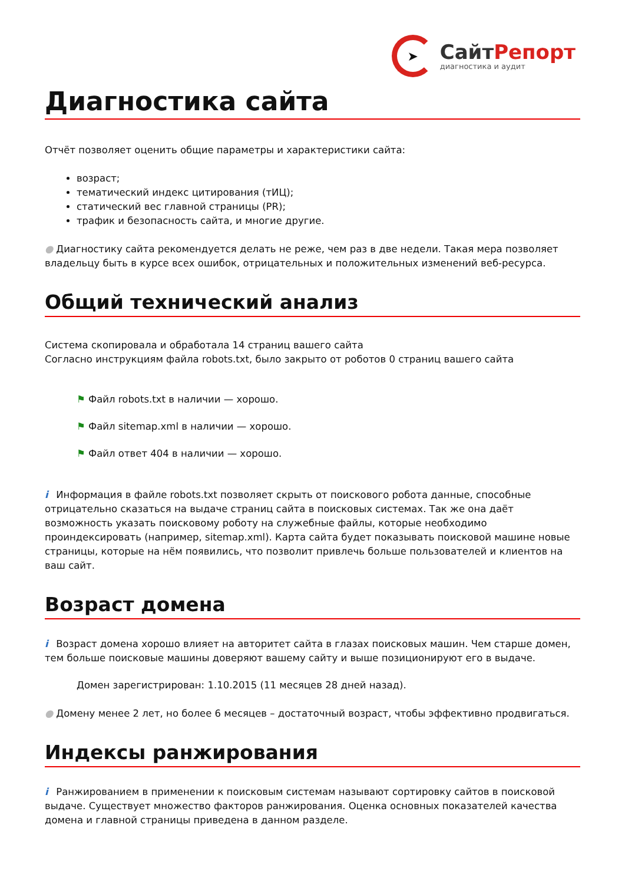➤
СайтРепорт
диагностика и аудит
Диагностика сайта
Отчёт позволяет оценить общие параметры и характеристики сайта:
возраст;
тематический индекс цитирования (тИЦ);
статический вес главной страницы (PR);
трафик и безопасность сайта, и многие другие.
● Диагностику сайта рекомендуется делать не реже, чем раз в две недели. Такая мера позволяет владельцу быть в курсе всех ошибок, отрицательных и положительных изменений веб-ресурса.
Общий технический анализ
Система скопировала и обработала 14 страниц вашего сайта
Согласно инструкциям файла robots.txt, было закрыто от роботов 0 страниц вашего сайта
⚑ Файл robots.txt в наличии — хорошо.
⚑ Файл sitemap.xml в наличии — хорошо.
⚑ Файл ответ 404 в наличии — хорошо.
i Информация в файле robots.txt позволяет скрыть от поискового робота данные, способные отрицательно сказаться на выдаче страниц сайта в поисковых системах. Так же она даёт возможность указать поисковому роботу на служебные файлы, которые необходимо проиндексировать (например, sitemap.xml). Карта сайта будет показывать поисковой машине новые страницы, которые на нём появились, что позволит привлечь больше пользователей и клиентов на ваш сайт.
Возраст домена
i Возраст домена хорошо влияет на авторитет сайта в глазах поисковых машин. Чем старше домен, тем больше поисковые машины доверяют вашему сайту и выше позиционируют его в выдаче.
Домен зарегистрирован: 1.10.2015 (11 месяцев 28 дней назад).
● Домену менее 2 лет, но более 6 месяцев – достаточный возраст, чтобы эффективно продвигаться.
Индексы ранжирования
i Ранжированием в применении к поисковым системам называют сортировку сайтов в поисковой выдаче. Существует множество факторов ранжирования. Оценка основных показателей качества домена и главной страницы приведена в данном разделе.